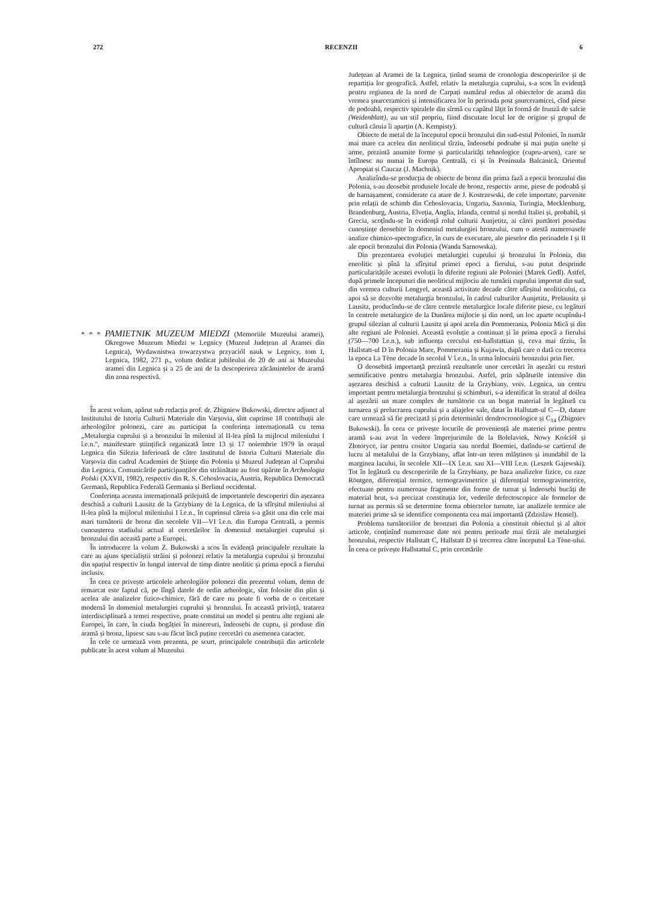272 RECENZII 6
* * * PAMIETNIK MUZEUM MIEDZI (Memoriile Muzeului aramei), Okregowe Muzeum Miedzi w Legnicy (Muzeul Județean al Aramei din Legnica), Wydawnistwa towarzystwa przyaciól nauk w Legnicy, tom I, Legnica, 1982, 271 p., volum dedicat jubileului de 20 de ani ai Muzeului aramei din Legnica și a 25 de ani de la descoperirea zăcămintelor de aramă din zona respectivă.
În acest volum, apărut sub redacția prof. dr. Zbigniew Bukowski, director adjunct al Institutului de Istoria Culturii Materiale din Varșovia, sînt cuprinse 18 contribuții ale arheologilor polonezi, care au participat la conferința internațională cu tema „Metalurgia cuprului și a bronzului în mileniul al II-lea pînă la mijlocul mileniului I î.e.n.", manifestare științifică organizată între 13 și 17 noiembrie 1979 în orașul Legnica din Silezia Inferioară de către Institutul de Istoria Culturii Materiale din Varșovia din cadrul Academiei de Științe din Polonia și Muzeul Județean al Cuprului din Legnica. Comunicările participanților din străinătate au fost tipărite în Archeologia Polski (XXVII, 1982), respectiv din R. S. Cehoslovacia, Austria, Republica Democrată Germană, Republica Federală Germania și Berlinul occidental.
Conferința aceasta internațională prilejuită de importantele descoperiri din așezarea deschisă a culturii Lausitz de la Grzybiany de la Legnica, de la sfîrșitul mileniului al II-lea pînă la mijlocul mileniului I î.e.n., în cuprinsul căreia s-a găsit una din cele mai mari turnătorii de bronz din secolele VII—VI î.e.n. din Europa Centrală, a permis cunoașterea stadiului actual al cercetărilor în domeniul metalurgiei cuprului și bronzului din această parte a Europei.
În introducere la volum Z. Bukowski a scos în evidență principalele rezultate la care au ajuns specialiștii străini și polonezi relativ la metalurgia cuprului și bronzului din spațiul respectiv în lungul interval de timp dintre neolitic și prima epocă a fierului inclusiv.
În ceea ce privește articolele arheologilor polonezi din prezentul volum, demn de remarcat este faptul că, pe lîngă datele de ordin arheologic, sînt folosite din plin și acelea ale analizelor fizico-chimice, fără de care nu poate fi vorba de o cercetare modernă în domeniul metalurgiei cuprului și bronzului. În această privință, tratarea interdisciplinară a temei respective, poate constitui un model și pentru alte regiuni ale Europei, în care, în ciuda bogăției în minereuri, îndeosebi de cupru, și produse din aramă și bronz, lipsesc sau s-au făcut încă puține cercetări cu asemenea caracter.
În cele ce urmează vom prezenta, pe scurt, principalele contribuții din articolele publicate în acest volum al Muzeului
Județean al Aramei de la Legnica, ținînd seama de cronologia descoperirilor și de repartiția lor geografică. Astfel, relativ la metalurgia cuprului, s-a scos în evidență pentru regiunea de la nord de Carpați numărul redus al obiectelor de aramă din vremea șnurceramicei și intensificarea lor în perioada post șnurceramicei, cînd piese de podoabă, respectiv spiralele din sîrmă cu capătul lățit în formă de frunză de salcie (Weidenblatt), au un stil propriu, fiind discutate locul lor de origine și grupul de cultură căruia îi aparțin (A. Kempisty).
Obiecte de metal de la începutul epocii bronzului din sud-estul Poloniei, în număr mai mare ca acelea din neoliticul tîrziu, îndeosebi podoabe și mai puțin unelte și arme, prezintă anumite forme și particularități tehnologice (cupru-arsen), care se întîlnesc nu numai în Europa Centrală, ci și în Peninsula Balcanică, Orientul Apropiat și Caucaz (J. Machnik).
Analizîndu-se producția de obiecte de bronz din prima fază a epocii bronzului din Polonia, s-au deosebit produsele locale de bronz, respectiv arme, piese de podoabă și de harnașament, considerate ca atare de J. Kostrzewski, de cele importate, parvenite prin relații de schimb din Cehoslovacia, Ungaria, Saxonia, Turingia, Mecklenburg, Brandenburg, Austria, Elveția, Anglia, Irlanda, centrul și nordul Italiei și, probabil, și Grecia, scoțîndu-se în evidență rolul culturii Aunjetitz, ai cărei purtători posedau cunoștințe deosebite în domeniul metalurgiei bronzului, cum o atestă numeroasele analize chimico-spectografice, în curs de executare, ale pieselor din perioadele I și II ale epocii bronzului din Polonia (Wanda Sarnowska).
Din prezentarea evoluției metalurgiei cuprului și bronzului în Polonia, din eneolitic și pînă la sfîrșitul primei epoci a fierului, s-au putut desprinde particularitățile acestei evoluții în diferite regiuni ale Poloniei (Marek Gedl). Astfel, după primele începuturi din neoliticul mijlociu ale turnării cuprului importat din sud, din vremea culturii Lengyel, această activitate decade către sfîrșitul neoliticului, ca apoi să se dezvolte metalurgia bronzului, în cadrul culturilor Aunjetitz, Prelausitz și Lausitz, producîndu-se de către centrele metalurgice locale diferite piese, cu legături în centrele metalurgice de la Dunărea mijlocie și din nord, un loc aparte ocupîndu-l grupul silezian al culturii Lausitz și apoi acela din Pommerania, Polonia Mică și din alte regiuni ale Poloniei. Această evoluție a continuat și în prima epocă a fierului (750—700 î.e.n.), sub influența cercului est-hallstattian și, ceva mai tîrziu, în Hallstatt-ul D în Polonia Mare, Pommerania și Kujawia, după care o dată cu trecerea la epoca La Tène decade în secolul V î.e.n., în urma înlocuirii bronzului prin fier.
O deosebită importanță prezintă rezultatele unor cercetări în așezări cu resturi semnificative pentru metalurgia bronzului. Astfel, prin săpăturile intensive din așezarea deschisă a culturii Lausitz de la Grzybiany, voiv. Legnica, un centru important pentru metalurgia bronzului și schimburi, s-a identificat în stratul al doilea al așezării un mare complex de turnătorie cu un bogat material în legătură cu turnarea și prelucrarea cuprului și a aliajelor sale, datat în Hallstatt-ul C—D, datare care urmează să fie precizată și prin determinări dendrocronologice și C<sub>14</sub> (Zbigniev Bukowski). În ceea ce privește locurile de proveniență ale materiei prime pentru aramă s-au avut în vedere împrejurimile de la Bolelaviek, Nowy Kościół și Złotoryce, iar pentru cositor Ungaria sau nordul Boemiei, datîndu-se cartierul de lucru al metalului de la Grzybiany, aflat într-un teren mlăștinos și inundabil de la marginea lacului, în secolele XII—IX î.e.n. sau XI—VIII î.e.n. (Leszek Gajewski). Tot în legătură cu descoperirile de la Grzybiany, pe baza analizelor fizice, cu raze Röntgen, diferențial termice, termogravimetrice și diferențial termogravimetrice, efectuate pentru numeroase fragmente din forme de turnat și îndeosebi bucăți de material brut, s-a precizat constituția lor, vederile defectoscopice ale formelor de turnat au permis să se determine forma obiectelor turnate, iar analizele termice ale materiei prime să se identifice componenta cea mai importantă (Zdzislaw Hensel).
Problema turnătoriilor de bronzuri din Polonia a constituit obiectul și al altor articole, conținînd numeroase date noi pentru perioade mai tîrzii ale metalurgiei bronzului, respectiv Hallstatt C, Hallstatt D și trecerea către începutul La Tène-ului. În ceea ce privește Hallstattul C, prin cercetările